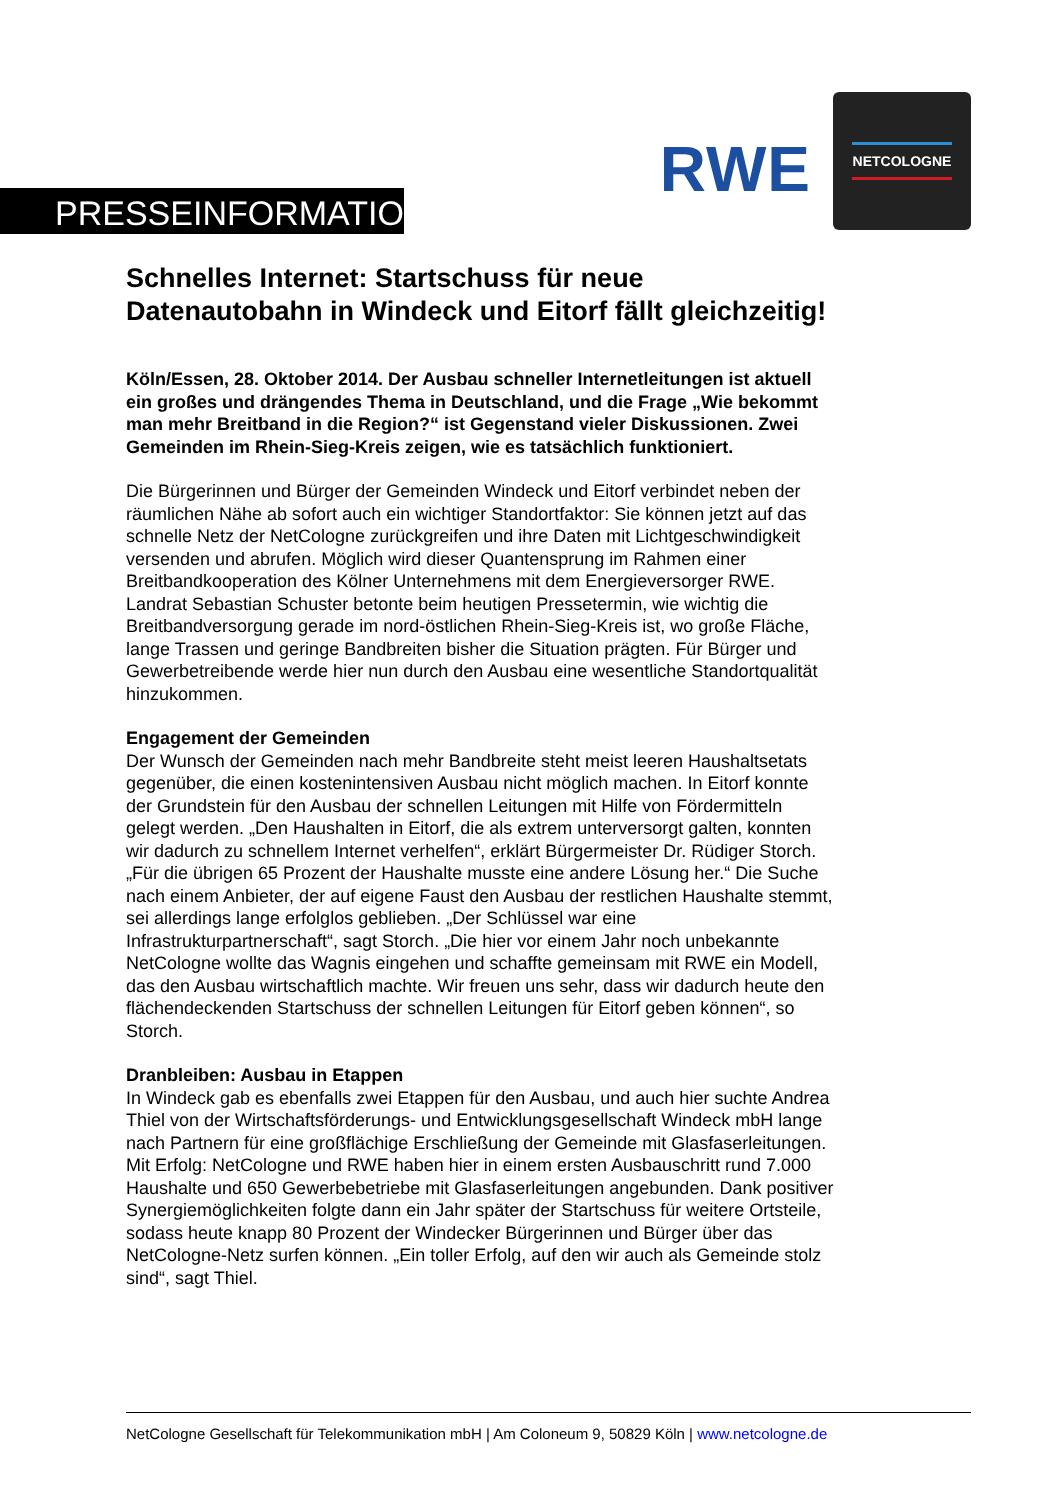RWE
NETCOLOGNE
PRESSEINFORMATION
Schnelles Internet: Startschuss für neue Datenautobahn in Windeck und Eitorf fällt gleichzeitig!
Köln/Essen, 28. Oktober 2014. Der Ausbau schneller Internetleitungen ist aktuell ein großes und drängendes Thema in Deutschland, und die Frage „Wie bekommt man mehr Breitband in die Region?“ ist Gegenstand vieler Diskussionen. Zwei Gemeinden im Rhein-Sieg-Kreis zeigen, wie es tatsächlich funktioniert.
Die Bürgerinnen und Bürger der Gemeinden Windeck und Eitorf verbindet neben der räumlichen Nähe ab sofort auch ein wichtiger Standortfaktor: Sie können jetzt auf das schnelle Netz der NetCologne zurückgreifen und ihre Daten mit Lichtgeschwindigkeit versenden und abrufen. Möglich wird dieser Quantensprung im Rahmen einer Breitbandkooperation des Kölner Unternehmens mit dem Energieversorger RWE. Landrat Sebastian Schuster betonte beim heutigen Pressetermin, wie wichtig die Breitbandversorgung gerade im nord-östlichen Rhein-Sieg-Kreis ist, wo große Fläche, lange Trassen und geringe Bandbreiten bisher die Situation prägten. Für Bürger und Gewerbetreibende werde hier nun durch den Ausbau eine wesentliche Standortqualität hinzukommen.
Engagement der Gemeinden
Der Wunsch der Gemeinden nach mehr Bandbreite steht meist leeren Haushaltsetats gegenüber, die einen kostenintensiven Ausbau nicht möglich machen. In Eitorf konnte der Grundstein für den Ausbau der schnellen Leitungen mit Hilfe von Fördermitteln gelegt werden. „Den Haushalten in Eitorf, die als extrem unterversorgt galten, konnten wir dadurch zu schnellem Internet verhelfen“, erklärt Bürgermeister Dr. Rüdiger Storch. „Für die übrigen 65 Prozent der Haushalte musste eine andere Lösung her.“ Die Suche nach einem Anbieter, der auf eigene Faust den Ausbau der restlichen Haushalte stemmt, sei allerdings lange erfolglos geblieben. „Der Schlüssel war eine Infrastrukturpartnerschaft“, sagt Storch. „Die hier vor einem Jahr noch unbekannte NetCologne wollte das Wagnis eingehen und schaffte gemeinsam mit RWE ein Modell, das den Ausbau wirtschaftlich machte. Wir freuen uns sehr, dass wir dadurch heute den flächendeckenden Startschuss der schnellen Leitungen für Eitorf geben können“, so Storch.
Dranbleiben: Ausbau in Etappen
In Windeck gab es ebenfalls zwei Etappen für den Ausbau, und auch hier suchte Andrea Thiel von der Wirtschaftsförderungs- und Entwicklungsgesellschaft Windeck mbH lange nach Partnern für eine großflächige Erschließung der Gemeinde mit Glasfaserleitungen. Mit Erfolg: NetCologne und RWE haben hier in einem ersten Ausbauschritt rund 7.000 Haushalte und 650 Gewerbebetriebe mit Glasfaserleitungen angebunden. Dank positiver Synergiemöglichkeiten folgte dann ein Jahr später der Startschuss für weitere Ortsteile, sodass heute knapp 80 Prozent der Windecker Bürgerinnen und Bürger über das NetCologne-Netz surfen können. „Ein toller Erfolg, auf den wir auch als Gemeinde stolz sind“, sagt Thiel.
NetCologne Gesellschaft für Telekommunikation mbH | Am Coloneum 9, 50829 Köln | www.netcologne.de